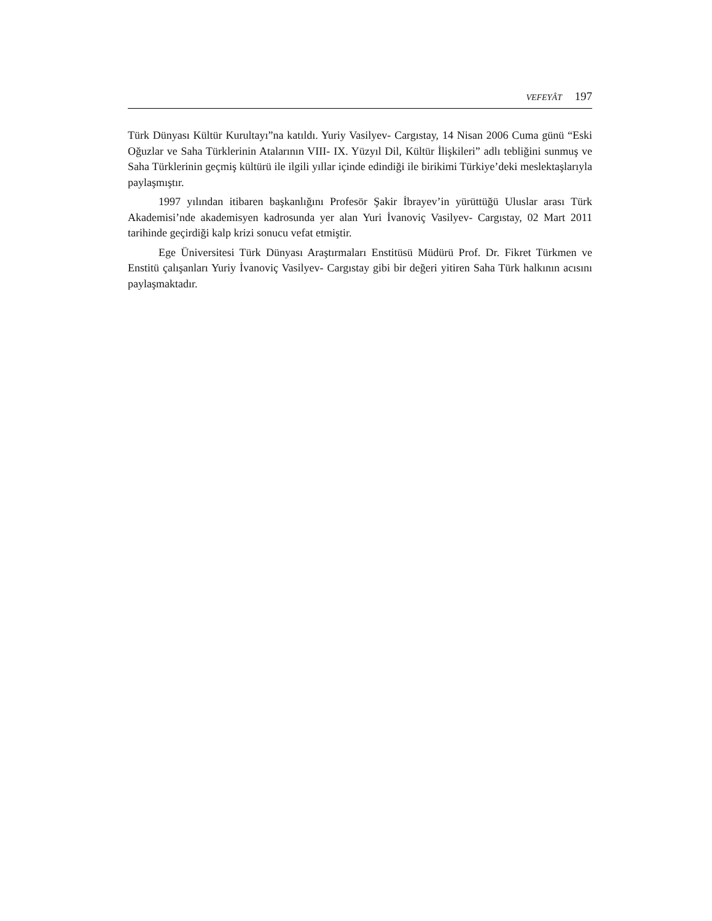VEFEYÂT 197
Türk Dünyası Kültür Kurultayı”na katıldı. Yuriy Vasilyev- Cargıstay, 14 Nisan 2006 Cuma günü “Eski Oğuzlar ve Saha Türklerinin Atalarının VIII- IX. Yüzyıl Dil, Kültür İlişkileri” adlı tebliğini sunmuş ve Saha Türklerinin geçmiş kültürü ile ilgili yıllar içinde edindiği ile birikimi Türkiye’deki meslektaşlarıyla paylaşmıştır.
1997 yılından itibaren başkanlığını Profesör Şakir İbrayev’in yürüttüğü Uluslar arası Türk Akademisi’nde akademisyen kadrosunda yer alan Yuri İvanoviç Vasilyev- Cargıstay, 02 Mart 2011 tarihinde geçirdiği kalp krizi sonucu vefat etmiştir.
Ege Üniversitesi Türk Dünyası Araştırmaları Enstitüsü Müdürü Prof. Dr. Fikret Türkmen ve Enstitü çalışanları Yuriy İvanoviç Vasilyev- Cargıstay gibi bir değeri yitiren Saha Türk halkının acısını paylaşmaktadır.